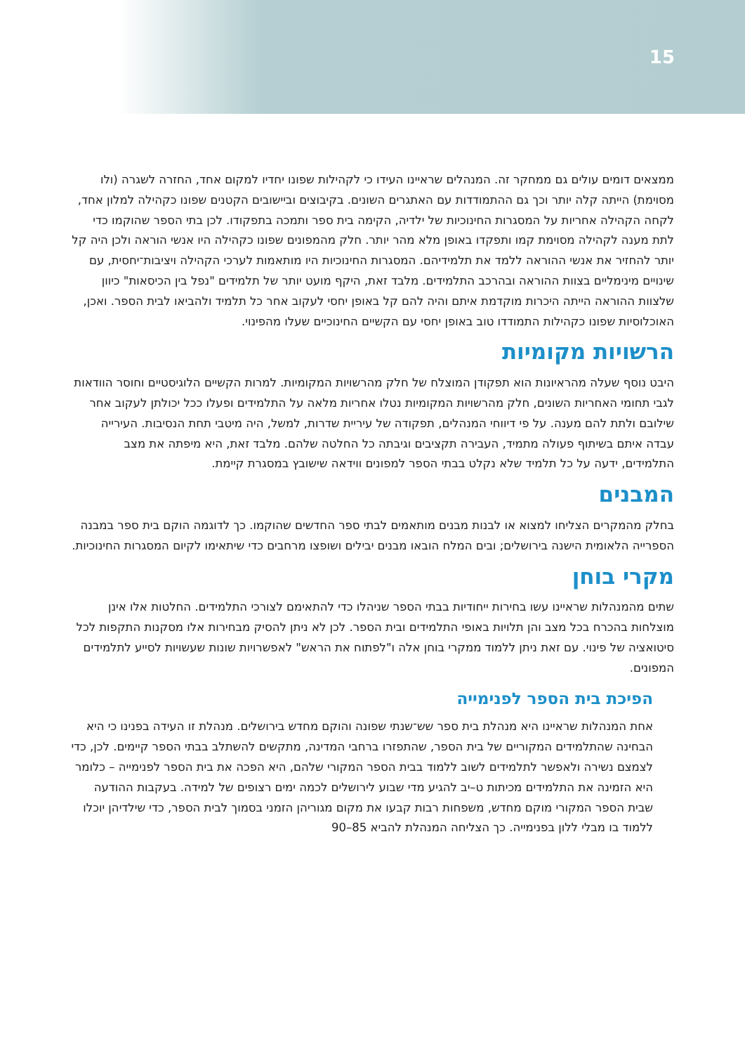15
ממצאים דומים עולים גם ממחקר זה. המנהלים שראיינו העידו כי לקהילות שפונו יחדיו למקום אחד, החזרה לשגרה (ולו מסוימת) הייתה קלה יותר וכך גם ההתמודדות עם האתגרים השונים. בקיבוצים וביישובים הקטנים שפונו כקהילה למלון אחד, לקחה הקהילה אחריות על המסגרות החינוכיות של ילדיה, הקימה בית ספר ותמכה בתפקודו. לכן בתי הספר שהוקמו כדי לתת מענה לקהילה מסוימת קמו ותפקדו באופן מלא מהר יותר. חלק מהמפונים שפונו כקהילה היו אנשי הוראה ולכן היה קל יותר להחזיר את אנשי ההוראה ללמד את תלמידיהם. המסגרות החינוכיות היו מותאמות לערכי הקהילה ויציבות־יחסית, עם שינויים מינימליים בצוות ההוראה ובהרכב התלמידים. מלבד זאת, היקף מועט יותר של תלמידים "נפל בין הכיסאות" כיוון שלצוות ההוראה הייתה היכרות מוקדמת איתם והיה להם קל באופן יחסי לעקוב אחר כל תלמיד ולהביאו לבית הספר. ואכן, האוכלוסיות שפונו כקהילות התמודדו טוב באופן יחסי עם הקשיים החינוכיים שעלו מהפינוי.
הרשויות מקומיות
היבט נוסף שעלה מהראיונות הוא תפקודן המוצלח של חלק מהרשויות המקומיות. למרות הקשיים הלוגיסטיים וחוסר הוודאות לגבי תחומי האחריות השונים, חלק מהרשויות המקומיות נטלו אחריות מלאה על התלמידים ופעלו ככל יכולתן לעקוב אחר שילובם ולתת להם מענה. על פי דיווחי המנהלים, תפקודה של עיריית שדרות, למשל, היה מיטבי תחת הנסיבות. העירייה עבדה איתם בשיתוף פעולה מתמיד, העבירה תקציבים וגיבתה כל החלטה שלהם. מלבד זאת, היא מיפתה את מצב התלמידים, ידעה על כל תלמיד שלא נקלט בבתי הספר למפונים ווידאה שישובץ במסגרת קיימת.
המבנים
בחלק מהמקרים הצליחו למצוא או לבנות מבנים מותאמים לבתי ספר החדשים שהוקמו. כך לדוגמה הוקם בית ספר במבנה הספרייה הלאומית הישנה בירושלים; ובים המלח הובאו מבנים יבילים ושופצו מרחבים כדי שיתאימו לקיום המסגרות החינוכיות.
מקרי בוחן
שתים מהמנהלות שראיינו עשו בחירות ייחודיות בבתי הספר שניהלו כדי להתאימם לצורכי התלמידים. החלטות אלו אינן מוצלחות בהכרח בכל מצב והן תלויות באופי התלמידים ובית הספר. לכן לא ניתן להסיק מבחירות אלו מסקנות התקפות לכל סיטואציה של פינוי. עם זאת ניתן ללמוד ממקרי בוחן אלה ו"לפתוח את הראש" לאפשרויות שונות שעשויות לסייע לתלמידים המפונים.
הפיכת בית הספר לפנימייה
אחת המנהלות שראיינו היא מנהלת בית ספר שש־שנתי שפונה והוקם מחדש בירושלים. מנהלת זו העידה בפנינו כי היא הבחינה שהתלמידים המקוריים של בית הספר, שהתפזרו ברחבי המדינה, מתקשים להשתלב בבתי הספר קיימים. לכן, כדי לצמצם נשירה ולאפשר לתלמידים לשוב ללמוד בבית הספר המקורי שלהם, היא הפכה את בית הספר לפנימייה – כלומר היא הזמינה את התלמידים מכיתות ט–יב להגיע מדי שבוע לירושלים לכמה ימים רצופים של למידה. בעקבות ההודעה שבית הספר המקורי מוקם מחדש, משפחות רבות קבעו את מקום מגוריהן הזמני בסמוך לבית הספר, כדי שילדיהן יוכלו ללמוד בו מבלי ללון בפנימייה. כך הצליחה המנהלת להביא 85–90